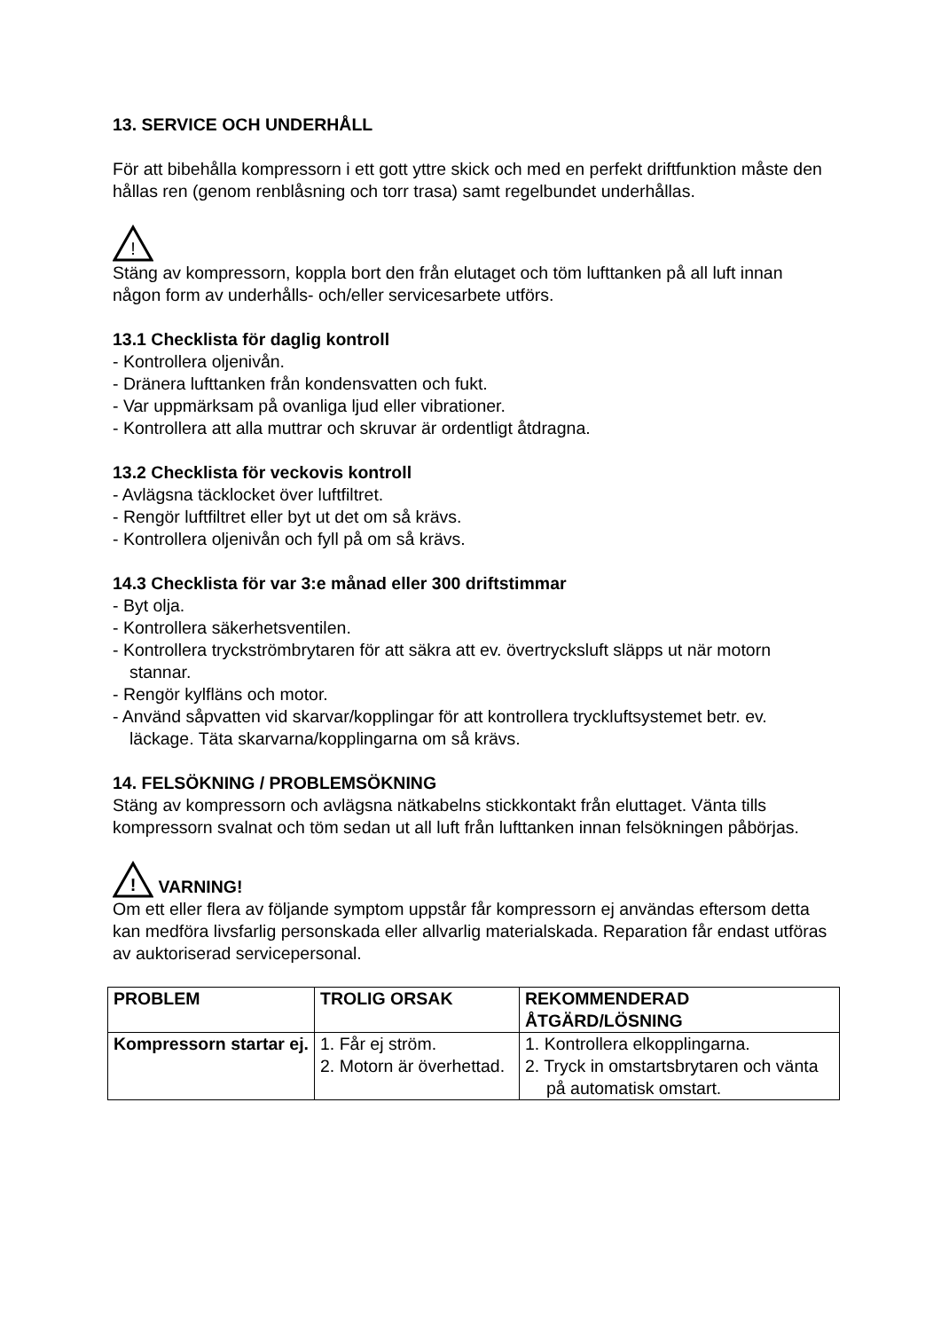13. SERVICE OCH UNDERHÅLL
För att bibehålla kompressorn i ett gott yttre skick och med en perfekt driftfunktion måste den hållas ren (genom renblåsning och torr trasa) samt regelbundet underhållas.
!
Stäng av kompressorn, koppla bort den från elutaget och töm lufttanken på all luft innan någon form av underhålls- och/eller servicesarbete utförs.
13.1 Checklista för daglig kontroll
- Kontrollera oljenivån.
- Dränera lufttanken från kondensvatten och fukt.
- Var uppmärksam på ovanliga ljud eller vibrationer.
- Kontrollera att alla muttrar och skruvar är ordentligt åtdragna.
13.2 Checklista för veckovis kontroll
- Avlägsna täcklocket över luftfiltret.
- Rengör luftfiltret eller byt ut det om så krävs.
- Kontrollera oljenivån och fyll på om så krävs.
14.3 Checklista för var 3:e månad eller 300 driftstimmar
- Byt olja.
- Kontrollera säkerhetsventilen.
- Kontrollera tryckströmbrytaren för att säkra att ev. övertrycksluft släpps ut när motorn stannar.
- Rengör kylfläns och motor.
- Använd såpvatten vid skarvar/kopplingar för att kontrollera tryckluftsystemet betr. ev. läckage. Täta skarvarna/kopplingarna om så krävs.
14. FELSÖKNING / PROBLEMSÖKNING
Stäng av kompressorn och avlägsna nätkabelns stickkontakt från eluttaget. Vänta tills kompressorn svalnat och töm sedan ut all luft från lufttanken innan felsökningen påbörjas.
!
VARNING!
Om ett eller flera av följande symptom uppstår får kompressorn ej användas eftersom detta kan medföra livsfarlig personskada eller allvarlig materialskada. Reparation får endast utföras av auktoriserad servicepersonal.
| PROBLEM | TROLIG ORSAK | REKOMMENDERAD ÅTGÄRD/LÖSNING |
| --- | --- | --- |
| Kompressorn startar ej. | 1. Får ej ström. 2. Motorn är överhettad. | 1. Kontrollera elkopplingarna. 2. Tryck in omstartsbrytaren och vänta på automatisk omstart. |